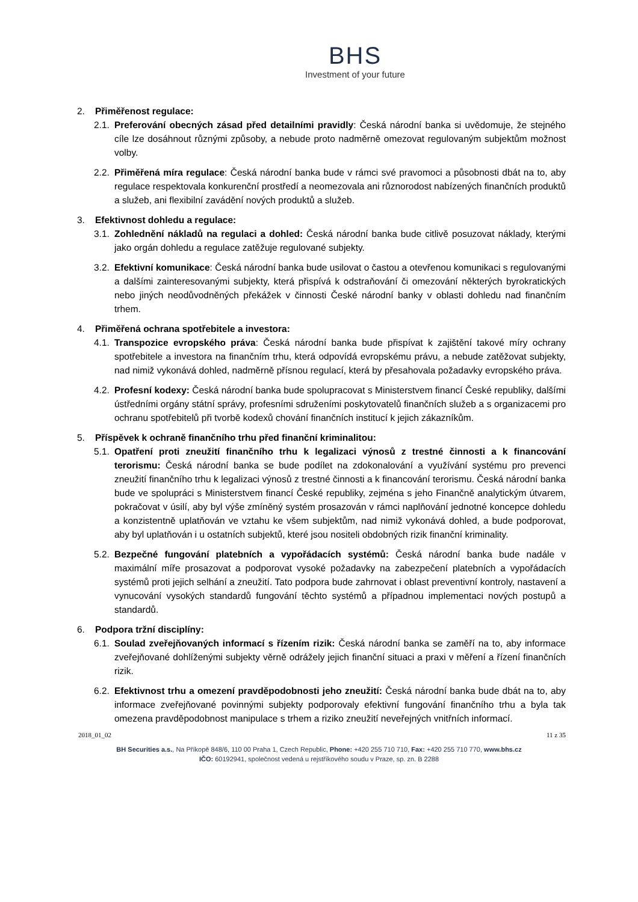BHS
Investment of your future
2. Přiměřenost regulace:
2.1. Preferování obecných zásad před detailními pravidly: Česká národní banka si uvědomuje, že stejného cíle lze dosáhnout různými způsoby, a nebude proto nadměrně omezovat regulovaným subjektům možnost volby.
2.2. Přiměřená míra regulace: Česká národní banka bude v rámci své pravomoci a působnosti dbát na to, aby regulace respektovala konkurenční prostředí a neomezovala ani různorodost nabízených finančních produktů a služeb, ani flexibilní zavádění nových produktů a služeb.
3. Efektivnost dohledu a regulace:
3.1. Zohlednění nákladů na regulaci a dohled: Česká národní banka bude citlivě posuzovat náklady, kterými jako orgán dohledu a regulace zatěžuje regulované subjekty.
3.2. Efektivní komunikace: Česká národní banka bude usilovat o častou a otevřenou komunikaci s regulovanými a dalšími zainteresovanými subjekty, která přispívá k odstraňování či omezování některých byrokratických nebo jiných neodůvodněných překážek v činnosti České národní banky v oblasti dohledu nad finančním trhem.
4. Přiměřená ochrana spotřebitele a investora:
4.1. Transpozice evropského práva: Česká národní banka bude přispívat k zajištění takové míry ochrany spotřebitele a investora na finančním trhu, která odpovídá evropskému právu, a nebude zatěžovat subjekty, nad nimiž vykonává dohled, nadměrně přísnou regulací, která by přesahovala požadavky evropského práva.
4.2. Profesní kodexy: Česká národní banka bude spolupracovat s Ministerstvem financí České republiky, dalšími ústředními orgány státní správy, profesními sdruženími poskytovatelů finančních služeb a s organizacemi pro ochranu spotřebitelů při tvorbě kodexů chování finančních institucí k jejich zákazníkům.
5. Příspěvek k ochraně finančního trhu před finanční kriminalitou:
5.1. Opatření proti zneužití finančního trhu k legalizaci výnosů z trestné činnosti a k financování terorismu: Česká národní banka se bude podílet na zdokonalování a využívání systému pro prevenci zneužití finančního trhu k legalizaci výnosů z trestné činnosti a k financování terorismu. Česká národní banka bude ve spolupráci s Ministerstvem financí České republiky, zejména s jeho Finančně analytickým útvarem, pokračovat v úsilí, aby byl výše zmíněný systém prosazován v rámci naplňování jednotné koncepce dohledu a konzistentně uplatňován ve vztahu ke všem subjektům, nad nimiž vykonává dohled, a bude podporovat, aby byl uplatňován i u ostatních subjektů, které jsou nositeli obdobných rizik finanční kriminality.
5.2. Bezpečné fungování platebních a vypořádacích systémů: Česká národní banka bude nadále v maximální míře prosazovat a podporovat vysoké požadavky na zabezpečení platebních a vypořádacích systémů proti jejich selhání a zneužití. Tato podpora bude zahrnovat i oblast preventivní kontroly, nastavení a vynucování vysokých standardů fungování těchto systémů a případnou implementaci nových postupů a standardů.
6. Podpora tržní disciplíny:
6.1. Soulad zveřejňovaných informací s řízením rizik: Česká národní banka se zaměří na to, aby informace zveřejňované dohlíženými subjekty věrně odrážely jejich finanční situaci a praxi v měření a řízení finančních rizik.
6.2. Efektivnost trhu a omezení pravděpodobnosti jeho zneužití: Česká národní banka bude dbát na to, aby informace zveřejňované povinnými subjekty podporovaly efektivní fungování finančního trhu a byla tak omezena pravděpodobnost manipulace s trhem a riziko zneužití neveřejných vnitřních informací.
2018_01_02 11 z 35
BH Securities a.s., Na Příkopě 848/6, 110 00 Praha 1, Czech Republic, Phone: +420 255 710 710, Fax: +420 255 710 770, www.bhs.cz
IČO: 60192941, společnost vedená u rejstříkového soudu v Praze, sp. zn. B 2288